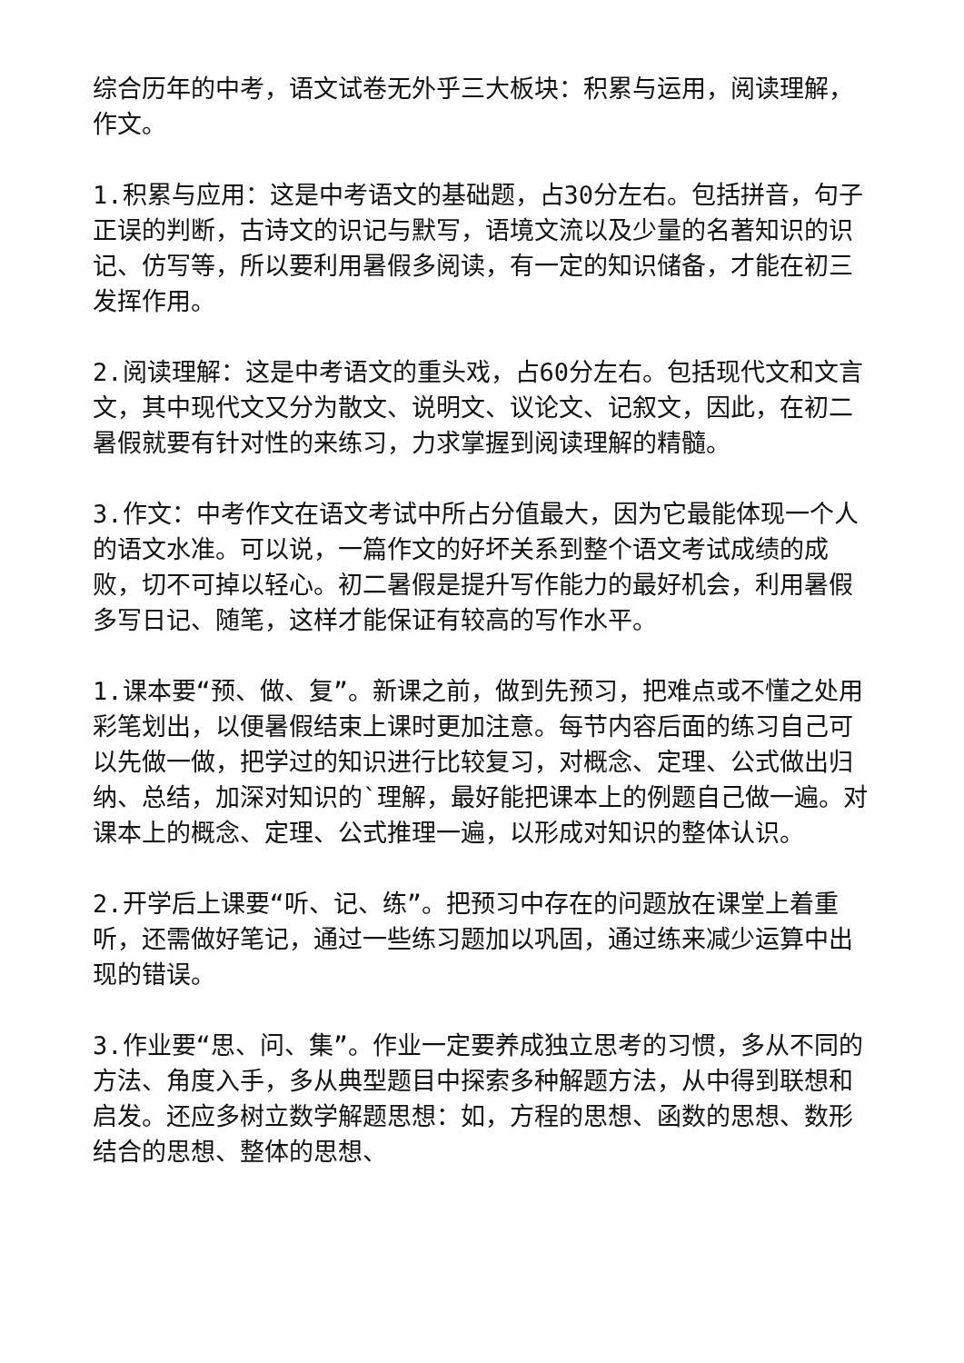综合历年的中考，语文试卷无外乎三大板块：积累与运用，阅读理解，作文。
1.积累与应用：这是中考语文的基础题，占30分左右。包括拼音，句子正误的判断，古诗文的识记与默写，语境文流以及少量的名著知识的识记、仿写等，所以要利用暑假多阅读，有一定的知识储备，才能在初三发挥作用。
2.阅读理解：这是中考语文的重头戏，占60分左右。包括现代文和文言文，其中现代文又分为散文、说明文、议论文、记叙文，因此，在初二暑假就要有针对性的来练习，力求掌握到阅读理解的精髓。
3.作文：中考作文在语文考试中所占分值最大，因为它最能体现一个人的语文水准。可以说，一篇作文的好坏关系到整个语文考试成绩的成败，切不可掉以轻心。初二暑假是提升写作能力的最好机会，利用暑假多写日记、随笔，这样才能保证有较高的写作水平。
1.课本要“预、做、复”。新课之前，做到先预习，把难点或不懂之处用彩笔划出，以便暑假结束上课时更加注意。每节内容后面的练习自己可以先做一做，把学过的知识进行比较复习，对概念、定理、公式做出归纳、总结，加深对知识的`理解，最好能把课本上的例题自己做一遍。对课本上的概念、定理、公式推理一遍，以形成对知识的整体认识。
2.开学后上课要“听、记、练”。把预习中存在的问题放在课堂上着重听，还需做好笔记，通过一些练习题加以巩固，通过练来减少运算中出现的错误。
3.作业要“思、问、集”。作业一定要养成独立思考的习惯，多从不同的方法、角度入手，多从典型题目中探索多种解题方法，从中得到联想和启发。还应多树立数学解题思想：如，方程的思想、函数的思想、数形结合的思想、整体的思想、